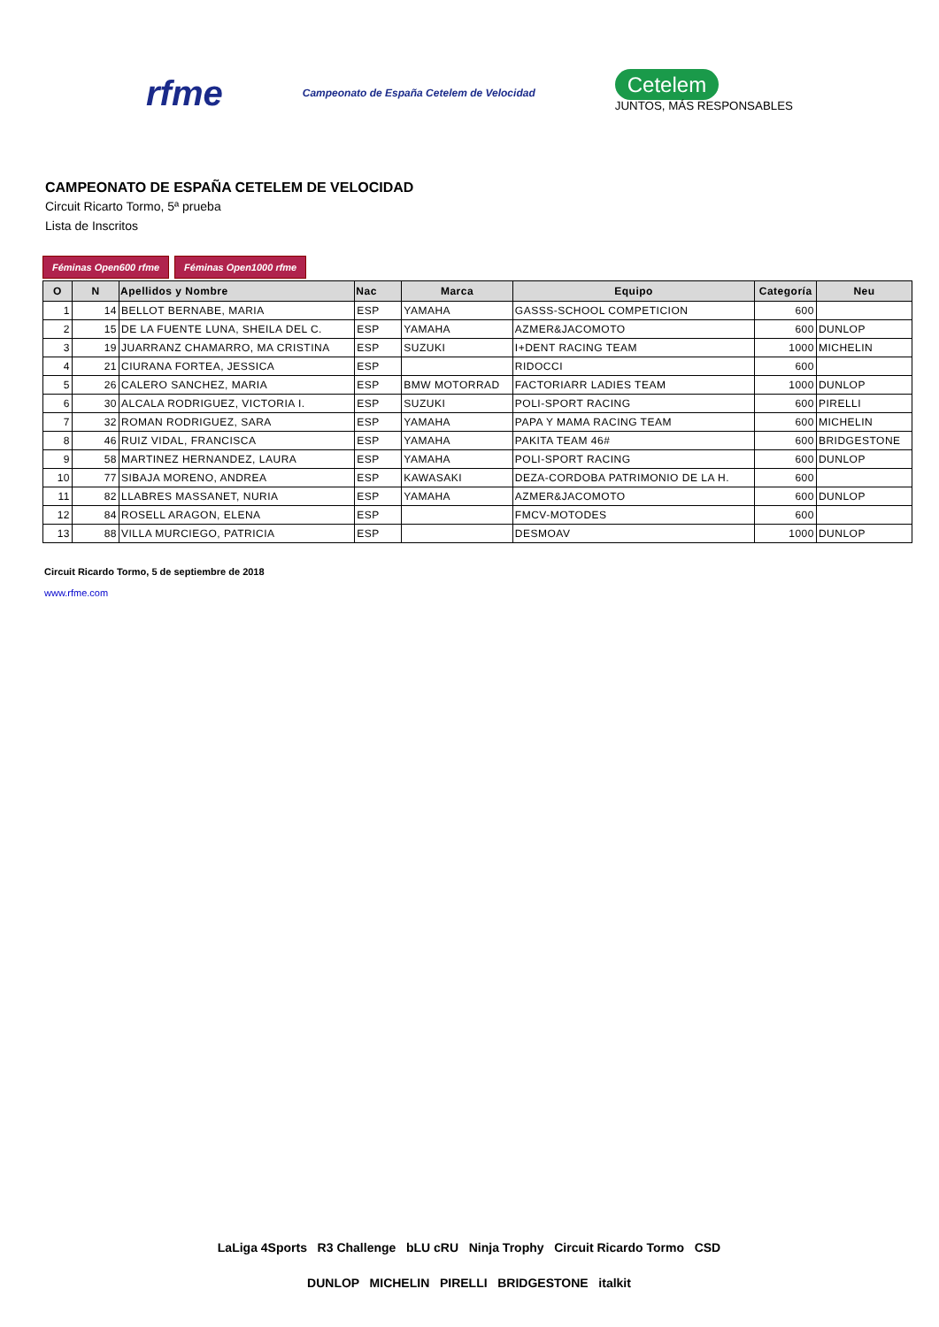rfme
Campeonato de España Cetelem de Velocidad
Cetelem
JUNTOS, MÁS RESPONSABLES
CAMPEONATO DE ESPAÑA CETELEM DE VELOCIDAD
Circuit Ricarto Tormo, 5ª prueba
Lista de Inscritos
Féminas Open600 rfme Féminas Open1000 rfme
| O | N | Apellidos y Nombre | Nac | Marca | Equipo | Categoría | Neu |
| --- | --- | --- | --- | --- | --- | --- | --- |
| 1 | 14 | BELLOT BERNABE, MARIA | ESP | YAMAHA | GASSS-SCHOOL COMPETICION | 600 | |
| 2 | 15 | DE LA FUENTE LUNA, SHEILA DEL C. | ESP | YAMAHA | AZMER&JACOMOTO | 600 | DUNLOP |
| 3 | 19 | JUARRANZ CHAMARRO, MA CRISTINA | ESP | SUZUKI | I+DENT RACING TEAM | 1000 | MICHELIN |
| 4 | 21 | CIURANA FORTEA, JESSICA | ESP | | RIDOCCI | 600 | |
| 5 | 26 | CALERO SANCHEZ, MARIA | ESP | BMW MOTORRAD | FACTORIARR LADIES TEAM | 1000 | DUNLOP |
| 6 | 30 | ALCALA RODRIGUEZ, VICTORIA I. | ESP | SUZUKI | POLI-SPORT RACING | 600 | PIRELLI |
| 7 | 32 | ROMAN RODRIGUEZ, SARA | ESP | YAMAHA | PAPA Y MAMA RACING TEAM | 600 | MICHELIN |
| 8 | 46 | RUIZ VIDAL, FRANCISCA | ESP | YAMAHA | PAKITA TEAM 46# | 600 | BRIDGESTONE |
| 9 | 58 | MARTINEZ HERNANDEZ, LAURA | ESP | YAMAHA | POLI-SPORT RACING | 600 | DUNLOP |
| 10 | 77 | SIBAJA MORENO, ANDREA | ESP | KAWASAKI | DEZA-CORDOBA PATRIMONIO DE LA H. | 600 | |
| 11 | 82 | LLABRES MASSANET, NURIA | ESP | YAMAHA | AZMER&JACOMOTO | 600 | DUNLOP |
| 12 | 84 | ROSELL ARAGON, ELENA | ESP | | FMCV-MOTODES | 600 | |
| 13 | 88 | VILLA MURCIEGO, PATRICIA | ESP | | DESMOAV | 1000 | DUNLOP |
Circuit Ricardo Tormo, 5 de septiembre de 2018
www.rfme.com
LaLiga 4Sports R3 Challenge bLU cRU Ninja Trophy Circuit Ricardo Tormo CSD
DUNLOP MICHELIN PIRELLI BRIDGESTONE italkit